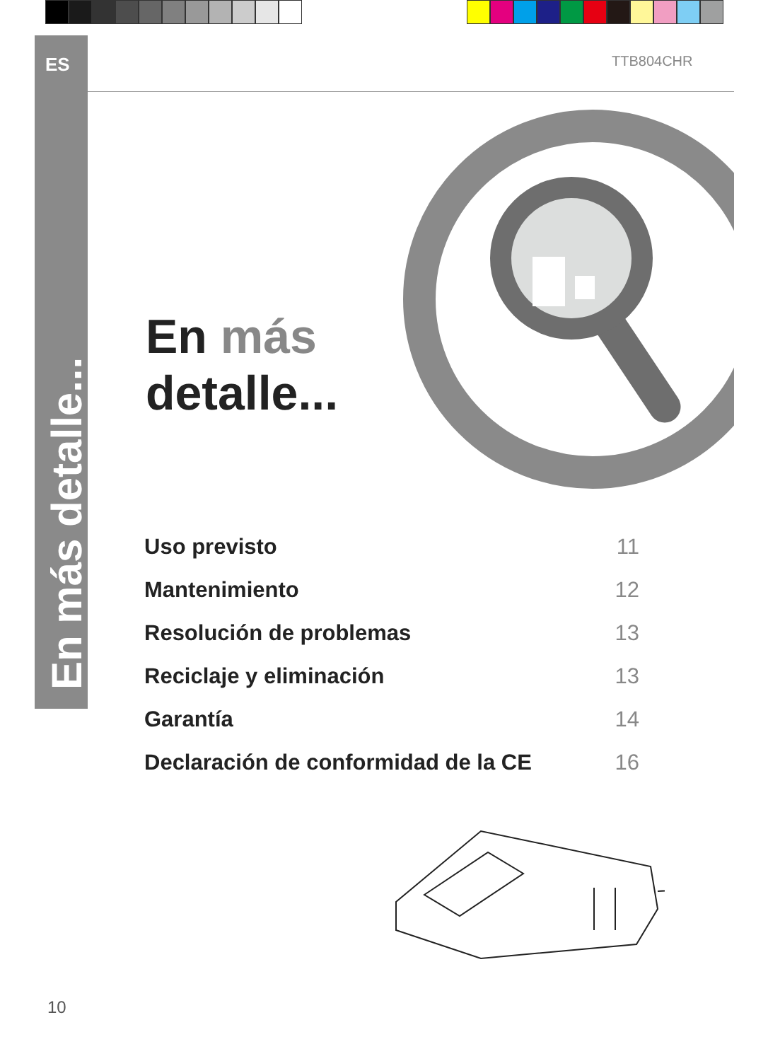ES
En más detalle...
TTB804CHR
En más
detalle...
Uso previsto 11
Mantenimiento 12
Resolución de problemas 13
Reciclaje y eliminación 13
Garantía 14
Declaración de conformidad de la CE 16
10